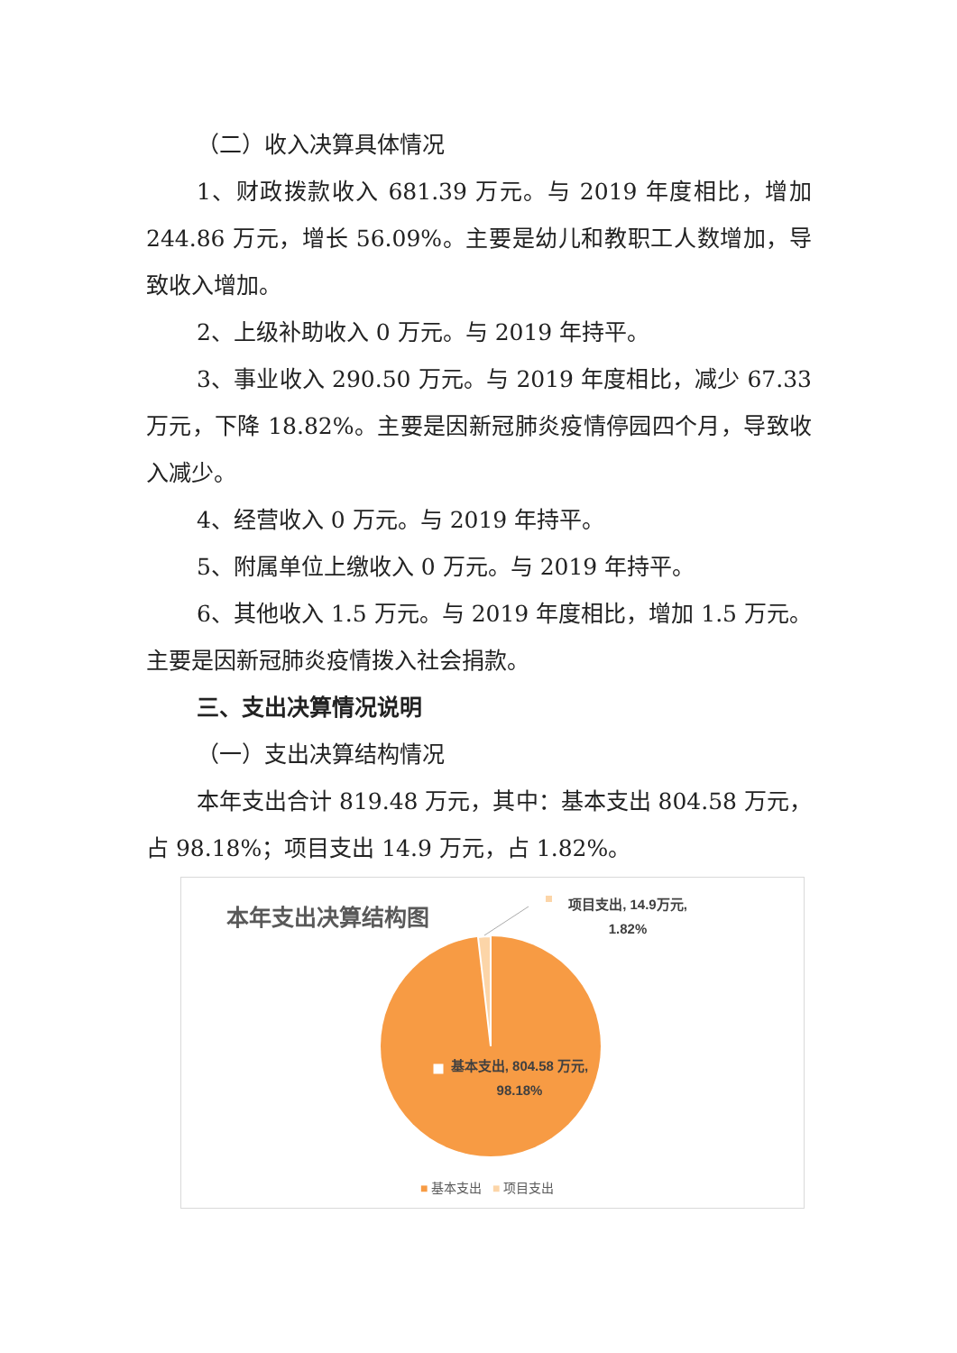（二）收入决算具体情况
1、财政拨款收入 681.39 万元。与 2019 年度相比，增加 244.86 万元，增长 56.09%。主要是幼儿和教职工人数增加，导致收入增加。
2、上级补助收入 0 万元。与 2019 年持平。
3、事业收入 290.50 万元。与 2019 年度相比，减少 67.33 万元，下降 18.82%。主要是因新冠肺炎疫情停园四个月，导致收入减少。
4、经营收入 0 万元。与 2019 年持平。
5、附属单位上缴收入 0 万元。与 2019 年持平。
6、其他收入 1.5 万元。与 2019 年度相比，增加 1.5 万元。主要是因新冠肺炎疫情拨入社会捐款。
三、支出决算情况说明
（一）支出决算结构情况
本年支出合计 819.48 万元，其中：基本支出 804.58 万元，占 98.18%；项目支出 14.9 万元，占 1.82%。
本年支出决算结构图
项目支出, 14.9万元, 1.82%
基本支出, 804.58 万元, 98.18%
■ 基本支出 ■ 项目支出